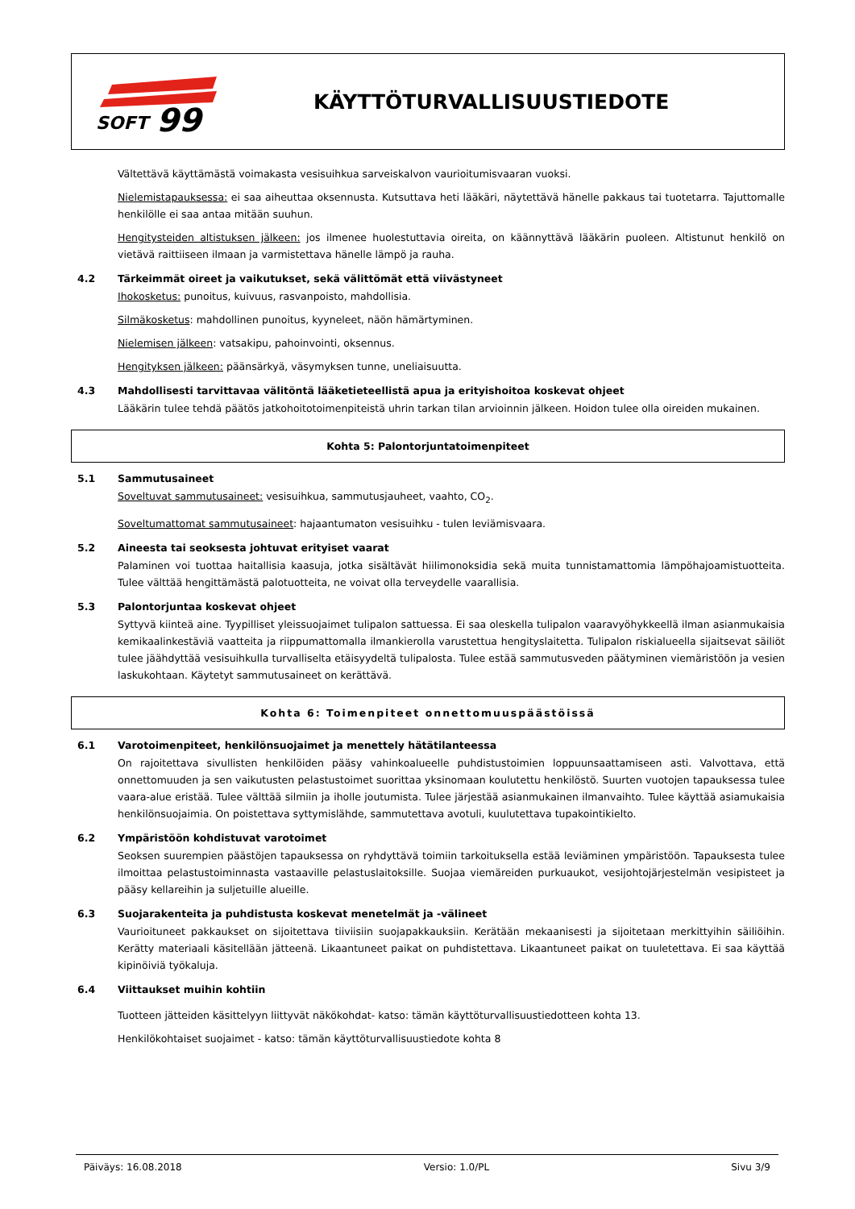SOFT
99
KÄYTTÖTURVALLISUUSTIEDOTE
Vältettävä käyttämästä voimakasta vesisuihkua sarveiskalvon vaurioitumisvaaran vuoksi.
Nielemistapauksessa: ei saa aiheuttaa oksennusta. Kutsuttava heti lääkäri, näytettävä hänelle pakkaus tai tuotetarra. Tajuttomalle henkilölle ei saa antaa mitään suuhun.
Hengitysteiden altistuksen jälkeen: jos ilmenee huolestuttavia oireita, on käännyttävä lääkärin puoleen. Altistunut henkilö on vietävä raittiiseen ilmaan ja varmistettava hänelle lämpö ja rauha.
4.2 Tärkeimmät oireet ja vaikutukset, sekä välittömät että viivästyneet
Ihokosketus: punoitus, kuivuus, rasvanpoisto, mahdollisia.
Silmäkosketus: mahdollinen punoitus, kyyneleet, näön hämärtyminen.
Nielemisen jälkeen: vatsakipu, pahoinvointi, oksennus.
Hengityksen jälkeen: päänsärkyä, väsymyksen tunne, uneliaisuutta.
4.3 Mahdollisesti tarvittavaa välitöntä lääketieteellistä apua ja erityishoitoa koskevat ohjeet
Lääkärin tulee tehdä päätös jatkohoitotoimenpiteistä uhrin tarkan tilan arvioinnin jälkeen. Hoidon tulee olla oireiden mukainen.
Kohta 5: Palontorjuntatoimenpiteet
5.1 Sammutusaineet
Soveltuvat sammutusaineet: vesisuihkua, sammutusjauheet, vaahto, CO<sub>2</sub>.
Soveltumattomat sammutusaineet: hajaantumaton vesisuihku - tulen leviämisvaara.
5.2 Aineesta tai seoksesta johtuvat erityiset vaarat
Palaminen voi tuottaa haitallisia kaasuja, jotka sisältävät hiilimonoksidia sekä muita tunnistamattomia lämpöhajoamistuotteita. Tulee välttää hengittämästä palotuotteita, ne voivat olla terveydelle vaarallisia.
5.3 Palontorjuntaa koskevat ohjeet
Syttyvä kiinteä aine. Tyypilliset yleissuojaimet tulipalon sattuessa. Ei saa oleskella tulipalon vaaravyöhykkeellä ilman asianmukaisia kemikaalinkestäviä vaatteita ja riippumattomalla ilmankierolla varustettua hengityslaitetta. Tulipalon riskialueella sijaitsevat säiliöt tulee jäähdyttää vesisuihkulla turvalliselta etäisyydeltä tulipalosta. Tulee estää sammutusveden päätyminen viemäristöön ja vesien laskukohtaan. Käytetyt sammutusaineet on kerättävä.
Kohta 6: Toimenpiteet onnettomuuspäästöissä
6.1 Varotoimenpiteet, henkilönsuojaimet ja menettely hätätilanteessa
On rajoitettava sivullisten henkilöiden pääsy vahinkoalueelle puhdistustoimien loppuunsaattamiseen asti. Valvottava, että onnettomuuden ja sen vaikutusten pelastustoimet suorittaa yksinomaan koulutettu henkilöstö. Suurten vuotojen tapauksessa tulee vaara-alue eristää. Tulee välttää silmiin ja iholle joutumista. Tulee järjestää asianmukainen ilmanvaihto. Tulee käyttää asiamukaisia henkilönsuojaimia. On poistettava syttymislähde, sammutettava avotuli, kuulutettava tupakointikielto.
6.2 Ympäristöön kohdistuvat varotoimet
Seoksen suurempien päästöjen tapauksessa on ryhdyttävä toimiin tarkoituksella estää leviäminen ympäristöön. Tapauksesta tulee ilmoittaa pelastustoiminnasta vastaaville pelastuslaitoksille. Suojaa viemäreiden purkuaukot, vesijohtojärjestelmän vesipisteet ja pääsy kellareihin ja suljetuille alueille.
6.3 Suojarakenteita ja puhdistusta koskevat menetelmät ja -välineet
Vaurioituneet pakkaukset on sijoitettava tiiviisiin suojapakkauksiin. Kerätään mekaanisesti ja sijoitetaan merkittyihin säiliöihin. Kerätty materiaali käsitellään jätteenä. Likaantuneet paikat on puhdistettava. Likaantuneet paikat on tuuletettava. Ei saa käyttää kipinöiviä työkaluja.
6.4 Viittaukset muihin kohtiin
Tuotteen jätteiden käsittelyyn liittyvät näkökohdat- katso: tämän käyttöturvallisuustiedotteen kohta 13.
Henkilökohtaiset suojaimet - katso: tämän käyttöturvallisuustiedote kohta 8
Päiväys: 16.08.2018 Versio: 1.0/PL Sivu 3/9